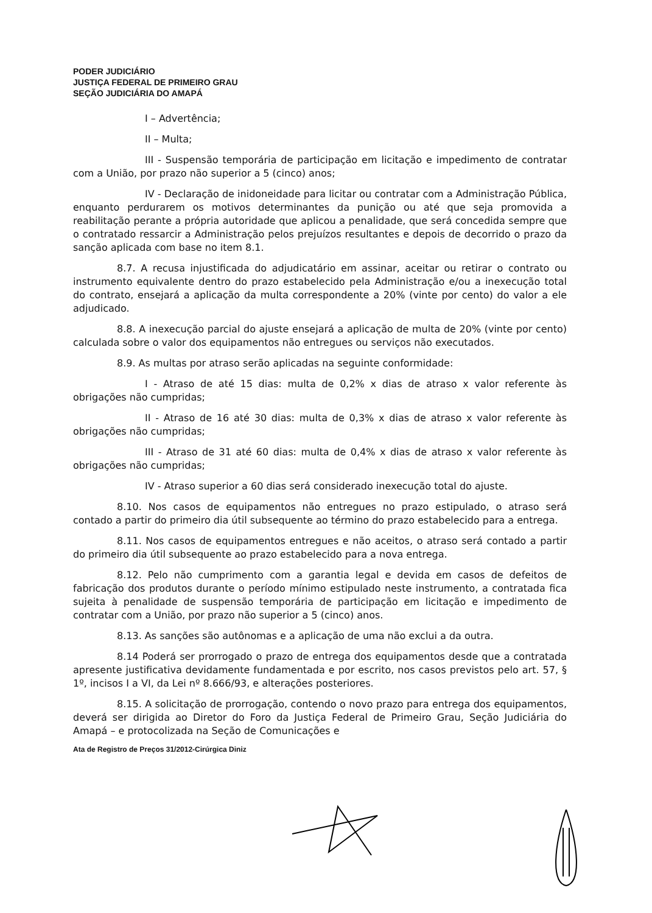PODER JUDICIÁRIO
JUSTIÇA FEDERAL DE PRIMEIRO GRAU
SEÇÃO JUDICIÁRIA DO AMAPÁ
I – Advertência;
II – Multa;
III - Suspensão temporária de participação em licitação e impedimento de contratar com a União, por prazo não superior a 5 (cinco) anos;
IV - Declaração de inidoneidade para licitar ou contratar com a Administração Pública, enquanto perdurarem os motivos determinantes da punição ou até que seja promovida a reabilitação perante a própria autoridade que aplicou a penalidade, que será concedida sempre que o contratado ressarcir a Administração pelos prejuízos resultantes e depois de decorrido o prazo da sanção aplicada com base no item 8.1.
8.7. A recusa injustificada do adjudicatário em assinar, aceitar ou retirar o contrato ou instrumento equivalente dentro do prazo estabelecido pela Administração e/ou a inexecução total do contrato, ensejará a aplicação da multa correspondente a 20% (vinte por cento) do valor a ele adjudicado.
8.8. A inexecução parcial do ajuste ensejará a aplicação de multa de 20% (vinte por cento) calculada sobre o valor dos equipamentos não entregues ou serviços não executados.
8.9. As multas por atraso serão aplicadas na seguinte conformidade:
I - Atraso de até 15 dias: multa de 0,2% x dias de atraso x valor referente às obrigações não cumpridas;
II - Atraso de 16 até 30 dias: multa de 0,3% x dias de atraso x valor referente às obrigações não cumpridas;
III - Atraso de 31 até 60 dias: multa de 0,4% x dias de atraso x valor referente às obrigações não cumpridas;
IV - Atraso superior a 60 dias será considerado inexecução total do ajuste.
8.10. Nos casos de equipamentos não entregues no prazo estipulado, o atraso será contado a partir do primeiro dia útil subsequente ao término do prazo estabelecido para a entrega.
8.11. Nos casos de equipamentos entregues e não aceitos, o atraso será contado a partir do primeiro dia útil subsequente ao prazo estabelecido para a nova entrega.
8.12. Pelo não cumprimento com a garantia legal e devida em casos de defeitos de fabricação dos produtos durante o período mínimo estipulado neste instrumento, a contratada fica sujeita à penalidade de suspensão temporária de participação em licitação e impedimento de contratar com a União, por prazo não superior a 5 (cinco) anos.
8.13. As sanções são autônomas e a aplicação de uma não exclui a da outra.
8.14 Poderá ser prorrogado o prazo de entrega dos equipamentos desde que a contratada apresente justificativa devidamente fundamentada e por escrito, nos casos previstos pelo art. 57, § 1º, incisos I a VI, da Lei nº 8.666/93, e alterações posteriores.
8.15. A solicitação de prorrogação, contendo o novo prazo para entrega dos equipamentos, deverá ser dirigida ao Diretor do Foro da Justiça Federal de Primeiro Grau, Seção Judiciária do Amapá – e protocolizada na Seção de Comunicações e
Ata de Registro de Preços 31/2012-Cirúrgica Diniz